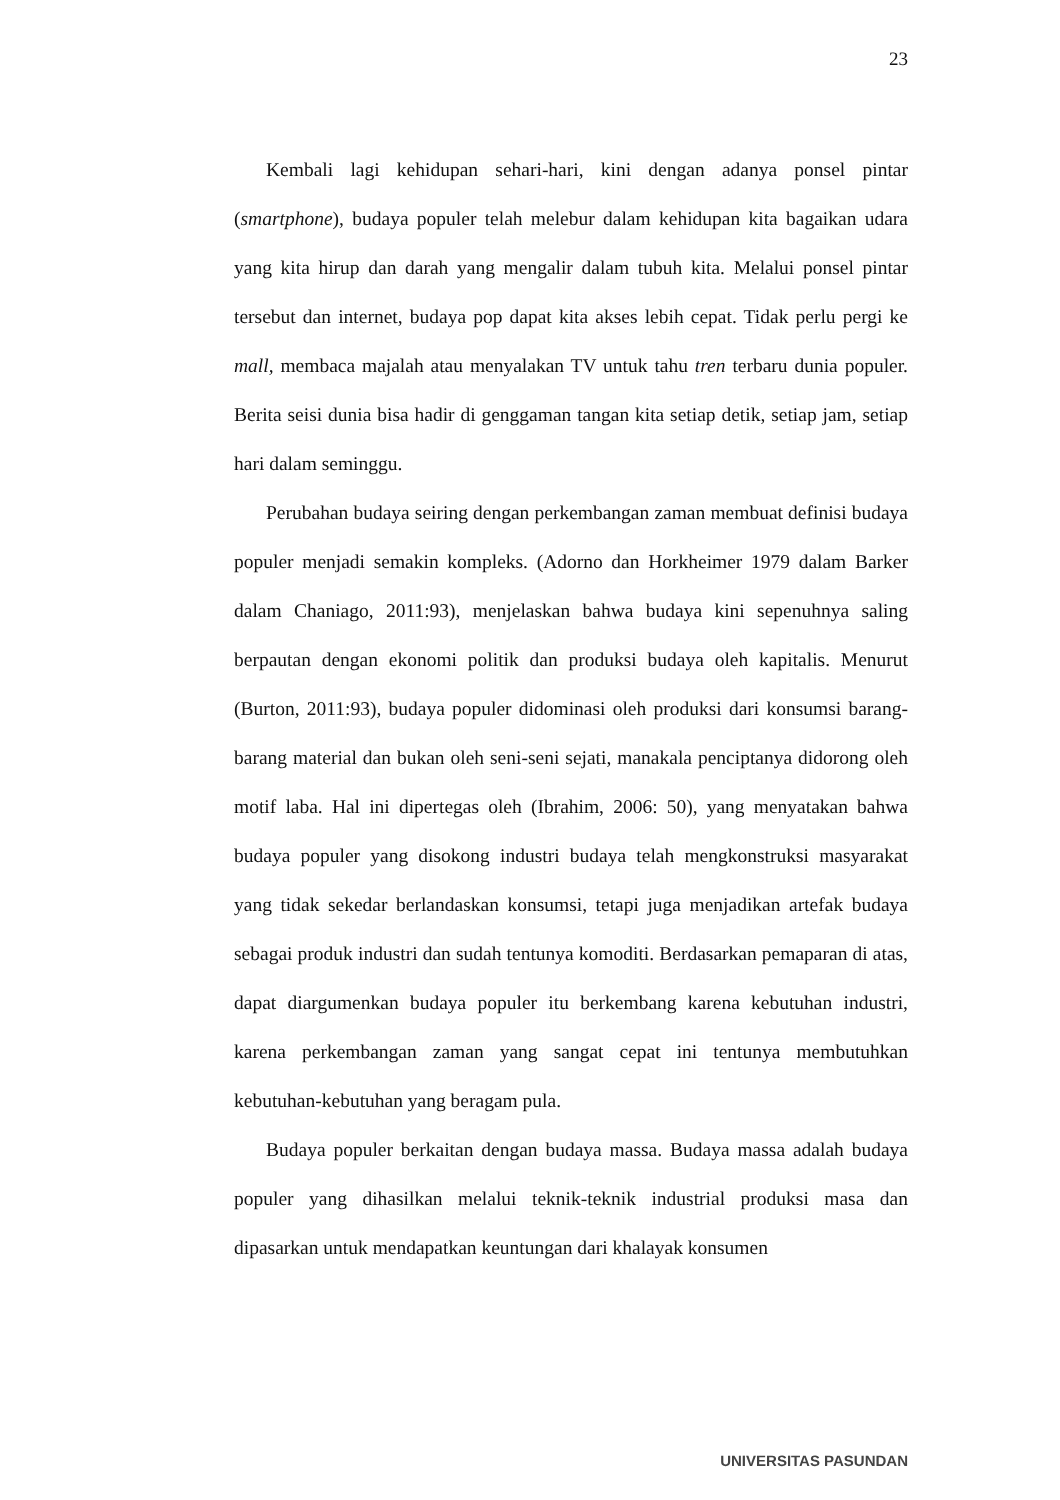23
Kembali lagi kehidupan sehari-hari, kini dengan adanya ponsel pintar (smartphone), budaya populer telah melebur dalam kehidupan kita bagaikan udara yang kita hirup dan darah yang mengalir dalam tubuh kita. Melalui ponsel pintar tersebut dan internet, budaya pop dapat kita akses lebih cepat. Tidak perlu pergi ke mall, membaca majalah atau menyalakan TV untuk tahu tren terbaru dunia populer. Berita seisi dunia bisa hadir di genggaman tangan kita setiap detik, setiap jam, setiap hari dalam seminggu.
Perubahan budaya seiring dengan perkembangan zaman membuat definisi budaya populer menjadi semakin kompleks. (Adorno dan Horkheimer 1979 dalam Barker dalam Chaniago, 2011:93), menjelaskan bahwa budaya kini sepenuhnya saling berpautan dengan ekonomi politik dan produksi budaya oleh kapitalis. Menurut (Burton, 2011:93), budaya populer didominasi oleh produksi dari konsumsi barang-barang material dan bukan oleh seni-seni sejati, manakala penciptanya didorong oleh motif laba. Hal ini dipertegas oleh (Ibrahim, 2006: 50), yang menyatakan bahwa budaya populer yang disokong industri budaya telah mengkonstruksi masyarakat yang tidak sekedar berlandaskan konsumsi, tetapi juga menjadikan artefak budaya sebagai produk industri dan sudah tentunya komoditi. Berdasarkan pemaparan di atas, dapat diargumenkan budaya populer itu berkembang karena kebutuhan industri, karena perkembangan zaman yang sangat cepat ini tentunya membutuhkan kebutuhan-kebutuhan yang beragam pula.
Budaya populer berkaitan dengan budaya massa. Budaya massa adalah budaya populer yang dihasilkan melalui teknik-teknik industrial produksi masa dan dipasarkan untuk mendapatkan keuntungan dari khalayak konsumen
UNIVERSITAS PASUNDAN